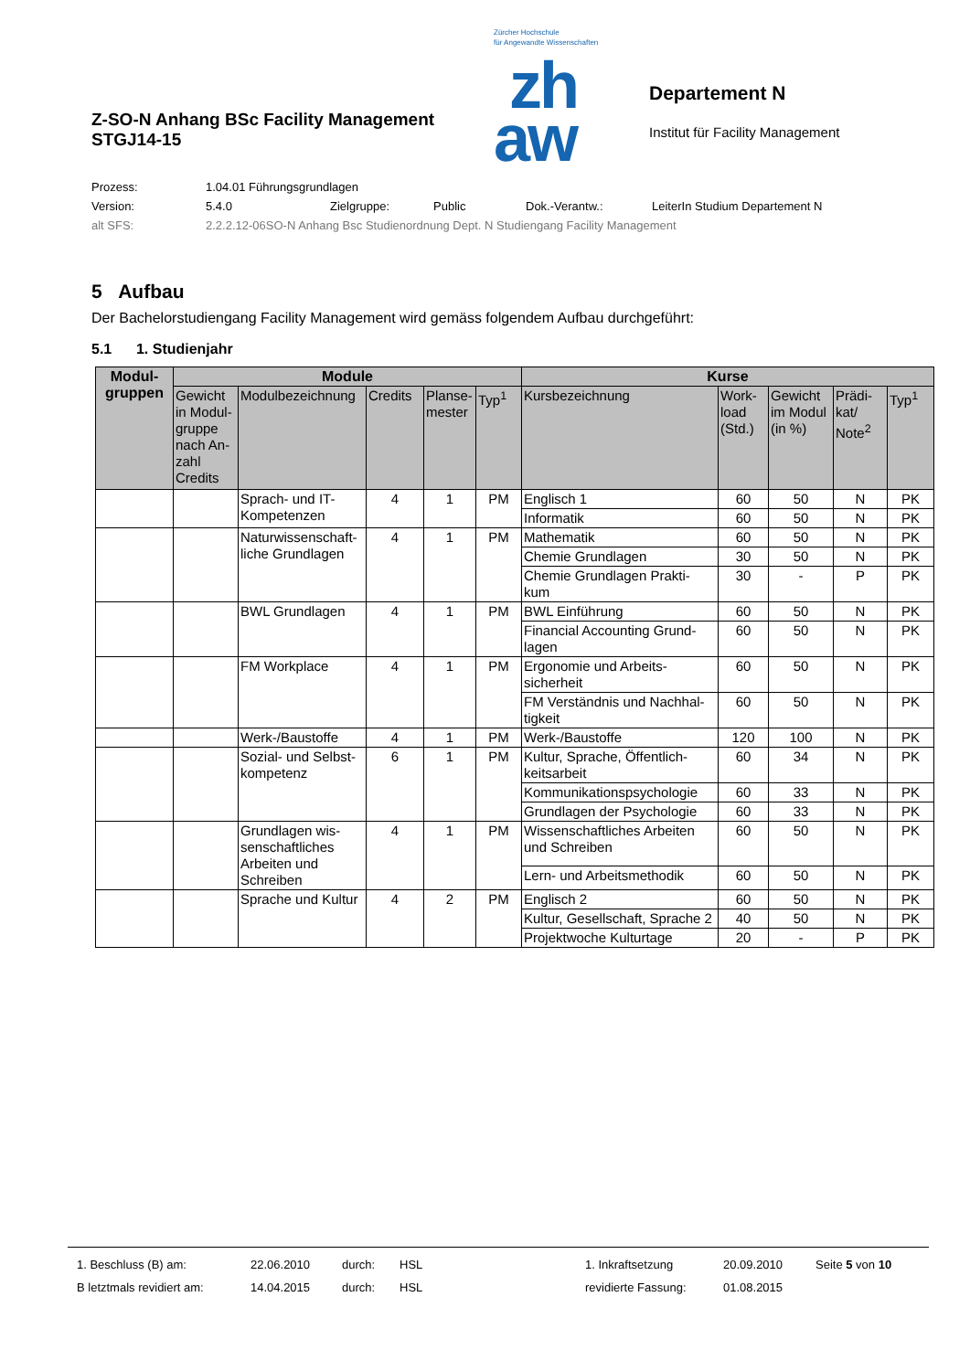Z-SO-N Anhang BSc Facility Management
STGJ14-15
Zürcher Hochschule
für Angewandte Wissenschaften
zh
aw
Departement N
Institut für Facility Management
Prozess: 1.04.01 Führungsgrundlagen
Version: 5.4.0 Zielgruppe: Public Dok.-Verantw.: LeiterIn Studium Departement N
alt SFS: 2.2.2.12-06SO-N Anhang Bsc Studienordnung Dept. N Studiengang Facility Management
5 Aufbau
Der Bachelorstudiengang Facility Management wird gemäss folgendem Aufbau durchgeführt:
5.1 1. Studienjahr
| Modul- gruppen | Module | | | | | Kurse | | | | |
| --- | --- | --- | --- | --- | --- | --- | --- | --- | --- | --- |
| | Gewicht in Modul-gruppe nach An-zahl Credits | Modulbezeichnung | Credits | Planse-mester | Typ<sup>1</sup> | Kursbezeichnung | Work-load (Std.) | Gewicht im Modul (in %) | Prädi-kat/ Note<sup>2</sup> | Typ<sup>1</sup> |
| | | Sprach- und IT-Kompetenzen | 4 | 1 | PM | Englisch 1 | 60 | 50 | N | PK |
| | | | | | | Informatik | 60 | 50 | N | PK |
| | | Naturwissenschaft-liche Grundlagen | 4 | 1 | PM | Mathematik | 60 | 50 | N | PK |
| | | | | | | Chemie Grundlagen | 30 | 50 | N | PK |
| | | | | | | Chemie Grundlagen Prakti-kum | 30 | - | P | PK |
| | | BWL Grundlagen | 4 | 1 | PM | BWL Einführung | 60 | 50 | N | PK |
| | | | | | | Financial Accounting Grund-lagen | 60 | 50 | N | PK |
| | | FM Workplace | 4 | 1 | PM | Ergonomie und Arbeits-sicherheit | 60 | 50 | N | PK |
| | | | | | | FM Verständnis und Nachhal-tigkeit | 60 | 50 | N | PK |
| | | Werk-/Baustoffe | 4 | 1 | PM | Werk-/Baustoffe | 120 | 100 | N | PK |
| | | Sozial- und Selbst-kompetenz | 6 | 1 | PM | Kultur, Sprache, Öffentlich-keitsarbeit | 60 | 34 | N | PK |
| | | | | | | Kommunikationspsychologie | 60 | 33 | N | PK |
| | | | | | | Grundlagen der Psychologie | 60 | 33 | N | PK |
| | | Grundlagen wis-senschaftliches Arbeiten und Schreiben | 4 | 1 | PM | Wissenschaftliches Arbeiten und Schreiben | 60 | 50 | N | PK |
| | | | | | | Lern- und Arbeitsmethodik | 60 | 50 | N | PK |
| | | Sprache und Kultur | 4 | 2 | PM | Englisch 2 | 60 | 50 | N | PK |
| | | | | | | Kultur, Gesellschaft, Sprache 2 | 40 | 50 | N | PK |
| | | | | | | Projektwoche Kulturtage | 20 | - | P | PK |
1. Beschluss (B) am: 22.06.2010 durch: HSL 1. Inkraftsetzung 20.09.2010 Seite 5 von 10
B letztmals revidiert am: 14.04.2015 durch: HSL revidierte Fassung: 01.08.2015